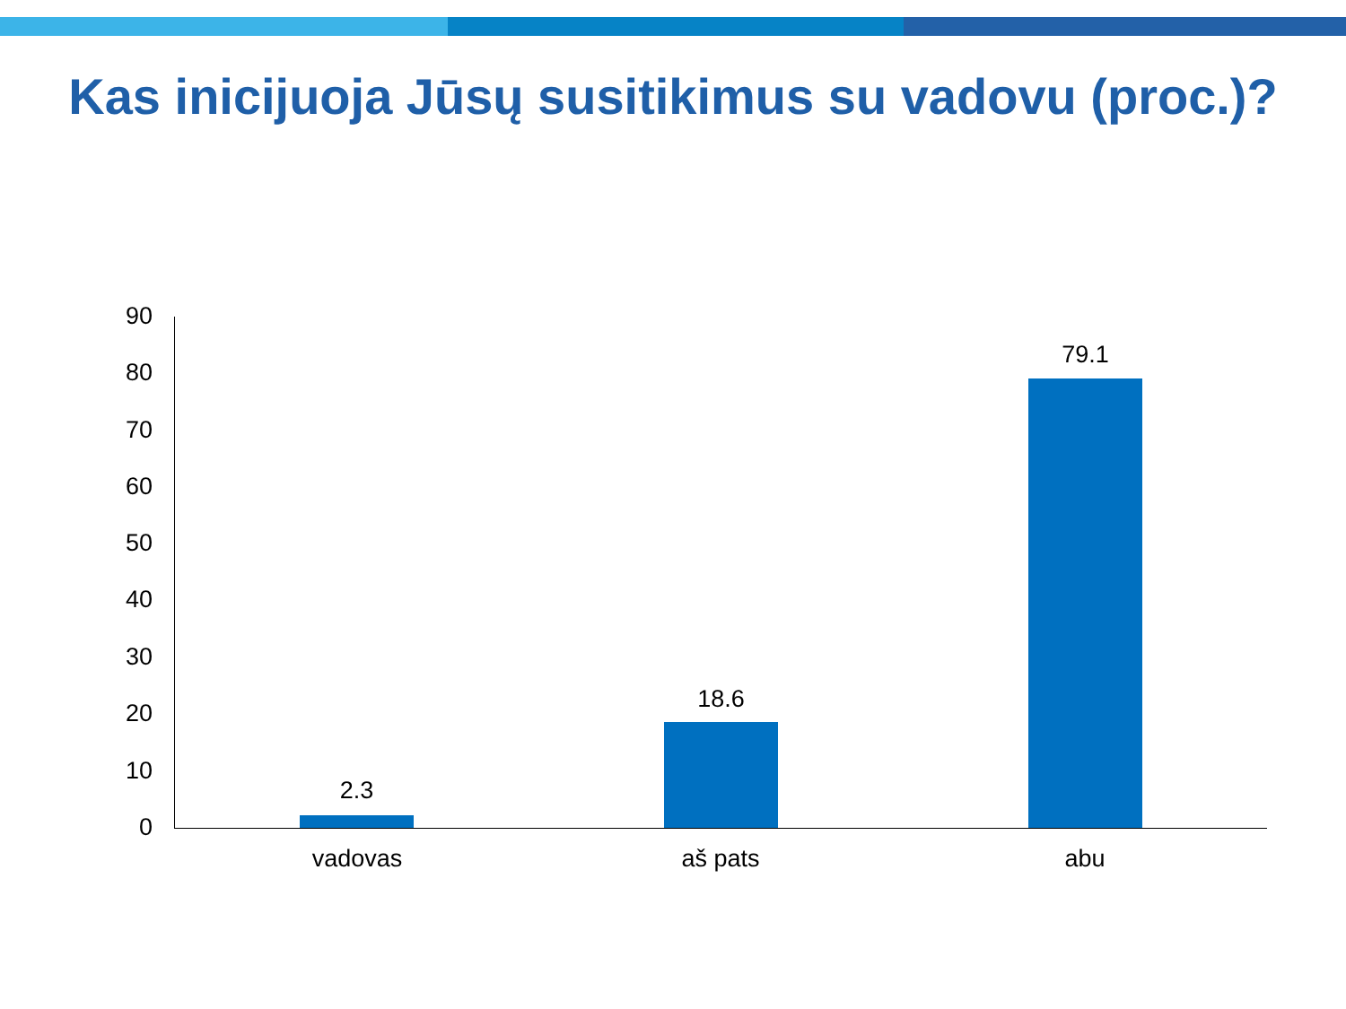Kas inicijuoja Jūsų susitikimus su vadovu (proc.)?
90
80
70
60
50
40
30
20
10
0
2.3
18.6
79.1
vadovas aš pats abu